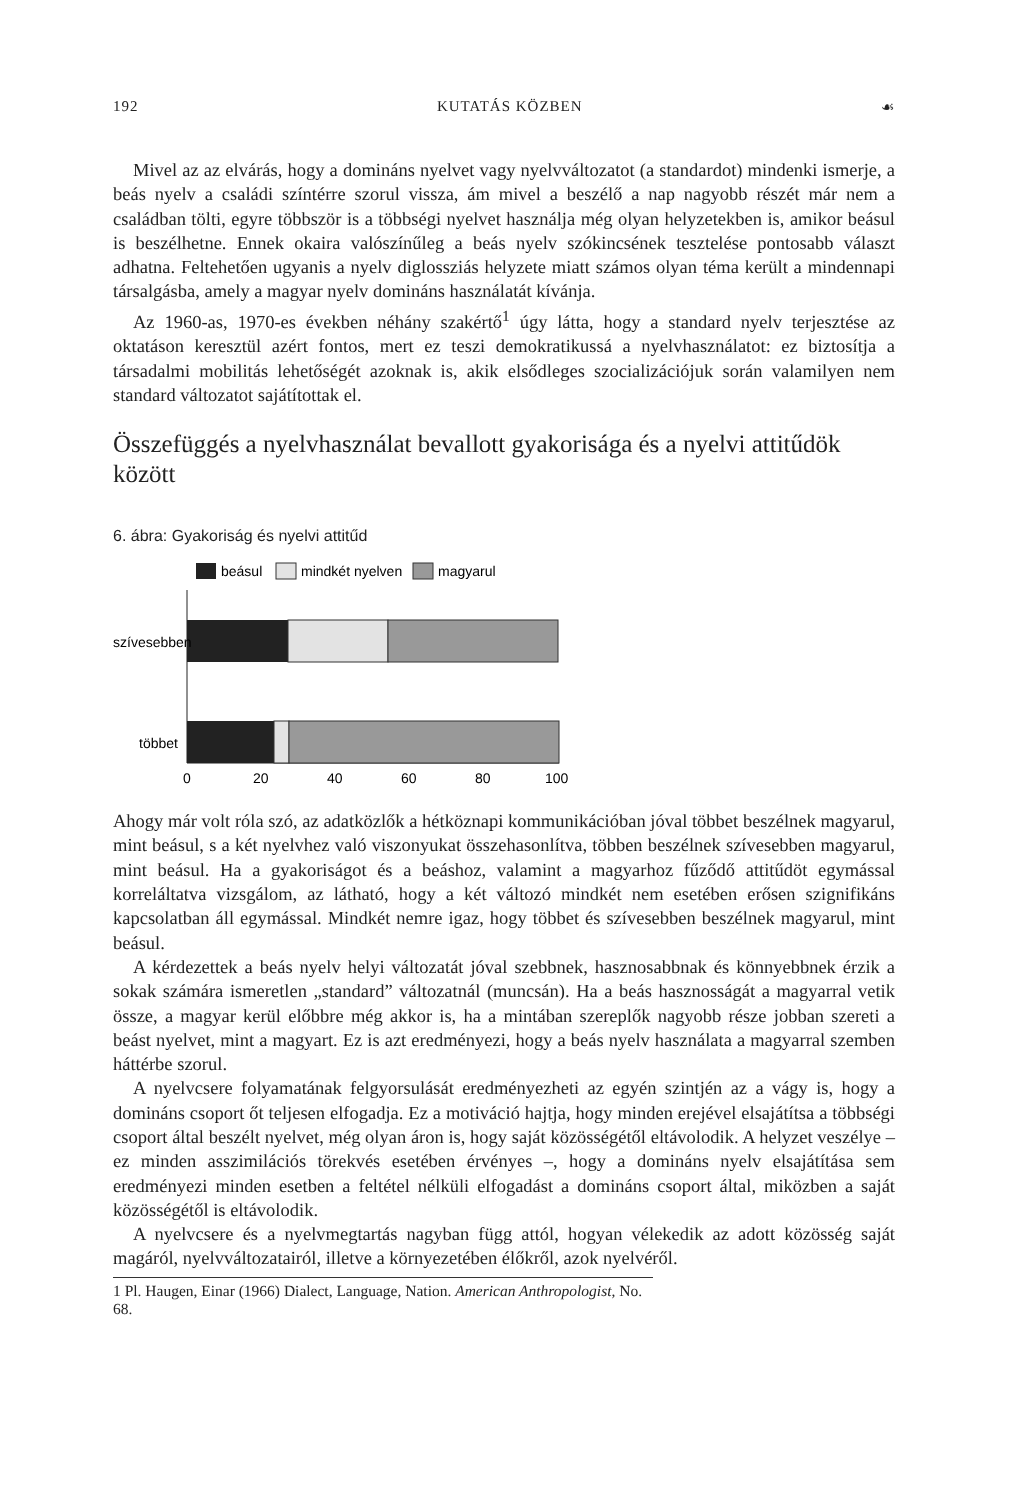192 KUTATÁS KÖZBEN ☙
Mivel az az elvárás, hogy a domináns nyelvet vagy nyelvváltozatot (a standardot) mindenki ismerje, a beás nyelv a családi színtérre szorul vissza, ám mivel a beszélő a nap nagyobb részét már nem a családban tölti, egyre többször is a többségi nyelvet használja még olyan helyzetekben is, amikor beásul is beszélhetne. Ennek okaira valószínűleg a beás nyelv szókincsének tesztelése pontosabb választ adhatna. Feltehetően ugyanis a nyelv diglossziás helyzete miatt számos olyan téma került a mindennapi társalgásba, amely a magyar nyelv domináns használatát kívánja.
Az 1960-as, 1970-es években néhány szakértő<sup>1</sup> úgy látta, hogy a standard nyelv terjesztése az oktatáson keresztül azért fontos, mert ez teszi demokratikussá a nyelvhasználatot: ez biztosítja a társadalmi mobilitás lehetőségét azoknak is, akik elsődleges szocializációjuk során valamilyen nem standard változatot sajátítottak el.
Összefüggés a nyelvhasználat bevallott gyakorisága és a nyelvi attitűdök között
6. ábra: Gyakoriság és nyelvi attitűd
beásul
mindkét nyelven
magyarul
szívesebben
többet
0
20
40
60
80
100
Ahogy már volt róla szó, az adatközlők a hétköznapi kommunikációban jóval többet beszélnek magyarul, mint beásul, s a két nyelvhez való viszonyukat összehasonlítva, többen beszélnek szívesebben magyarul, mint beásul. Ha a gyakoriságot és a beáshoz, valamint a magyarhoz fűződő attitűdöt egymással korreláltatva vizsgálom, az látható, hogy a két változó mindkét nem esetében erősen szignifikáns kapcsolatban áll egymással. Mindkét nemre igaz, hogy többet és szívesebben beszélnek magyarul, mint beásul.
A kérdezettek a beás nyelv helyi változatát jóval szebbnek, hasznosabbnak és könnyebbnek érzik a sokak számára ismeretlen „standard” változatnál (muncsán). Ha a beás hasznosságát a magyarral vetik össze, a magyar kerül előbbre még akkor is, ha a mintában szereplők nagyobb része jobban szereti a beást nyelvet, mint a magyart. Ez is azt eredményezi, hogy a beás nyelv használata a magyarral szemben háttérbe szorul.
A nyelvcsere folyamatának felgyorsulását eredményezheti az egyén szintjén az a vágy is, hogy a domináns csoport őt teljesen elfogadja. Ez a motiváció hajtja, hogy minden erejével elsajátítsa a többségi csoport által beszélt nyelvet, még olyan áron is, hogy saját közösségétől eltávolodik. A helyzet veszélye – ez minden asszimilációs törekvés esetében érvényes –, hogy a domináns nyelv elsajátítása sem eredményezi minden esetben a feltétel nélküli elfogadást a domináns csoport által, miközben a saját közösségétől is eltávolodik.
A nyelvcsere és a nyelvmegtartás nagyban függ attól, hogyan vélekedik az adott közösség saját magáról, nyelvváltozatairól, illetve a környezetében élőkről, azok nyelvéről.
1 Pl. Haugen, Einar (1966) Dialect, Language, Nation. American Anthropologist, No. 68.